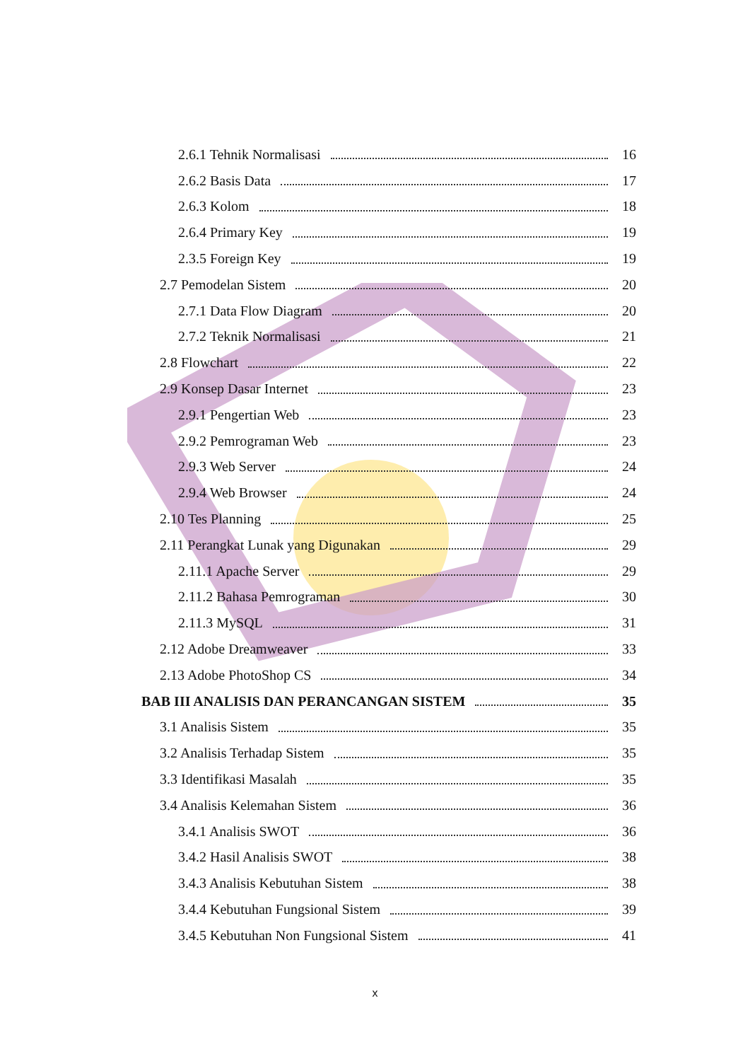2.6.1 Tehnik Normalisasi 16
2.6.2 Basis Data 17
2.6.3 Kolom 18
2.6.4 Primary Key 19
2.3.5 Foreign Key 19
2.7 Pemodelan Sistem 20
2.7.1 Data Flow Diagram 20
2.7.2 Teknik Normalisasi 21
2.8 Flowchart 22
2.9 Konsep Dasar Internet 23
2.9.1 Pengertian Web 23
2.9.2 Pemrograman Web 23
2.9.3 Web Server 24
2.9.4 Web Browser 24
2.10 Tes Planning 25
2.11 Perangkat Lunak yang Digunakan 29
2.11.1 Apache Server 29
2.11.2 Bahasa Pemrograman 30
2.11.3 MySQL 31
2.12 Adobe Dreamweaver 33
2.13 Adobe PhotoShop CS 34
BAB III ANALISIS DAN PERANCANGAN SISTEM 35
3.1 Analisis Sistem 35
3.2 Analisis Terhadap Sistem 35
3.3 Identifikasi Masalah 35
3.4 Analisis Kelemahan Sistem 36
3.4.1 Analisis SWOT 36
3.4.2 Hasil Analisis SWOT 38
3.4.3 Analisis Kebutuhan Sistem 38
3.4.4 Kebutuhan Fungsional Sistem 39
3.4.5 Kebutuhan Non Fungsional Sistem 41
x